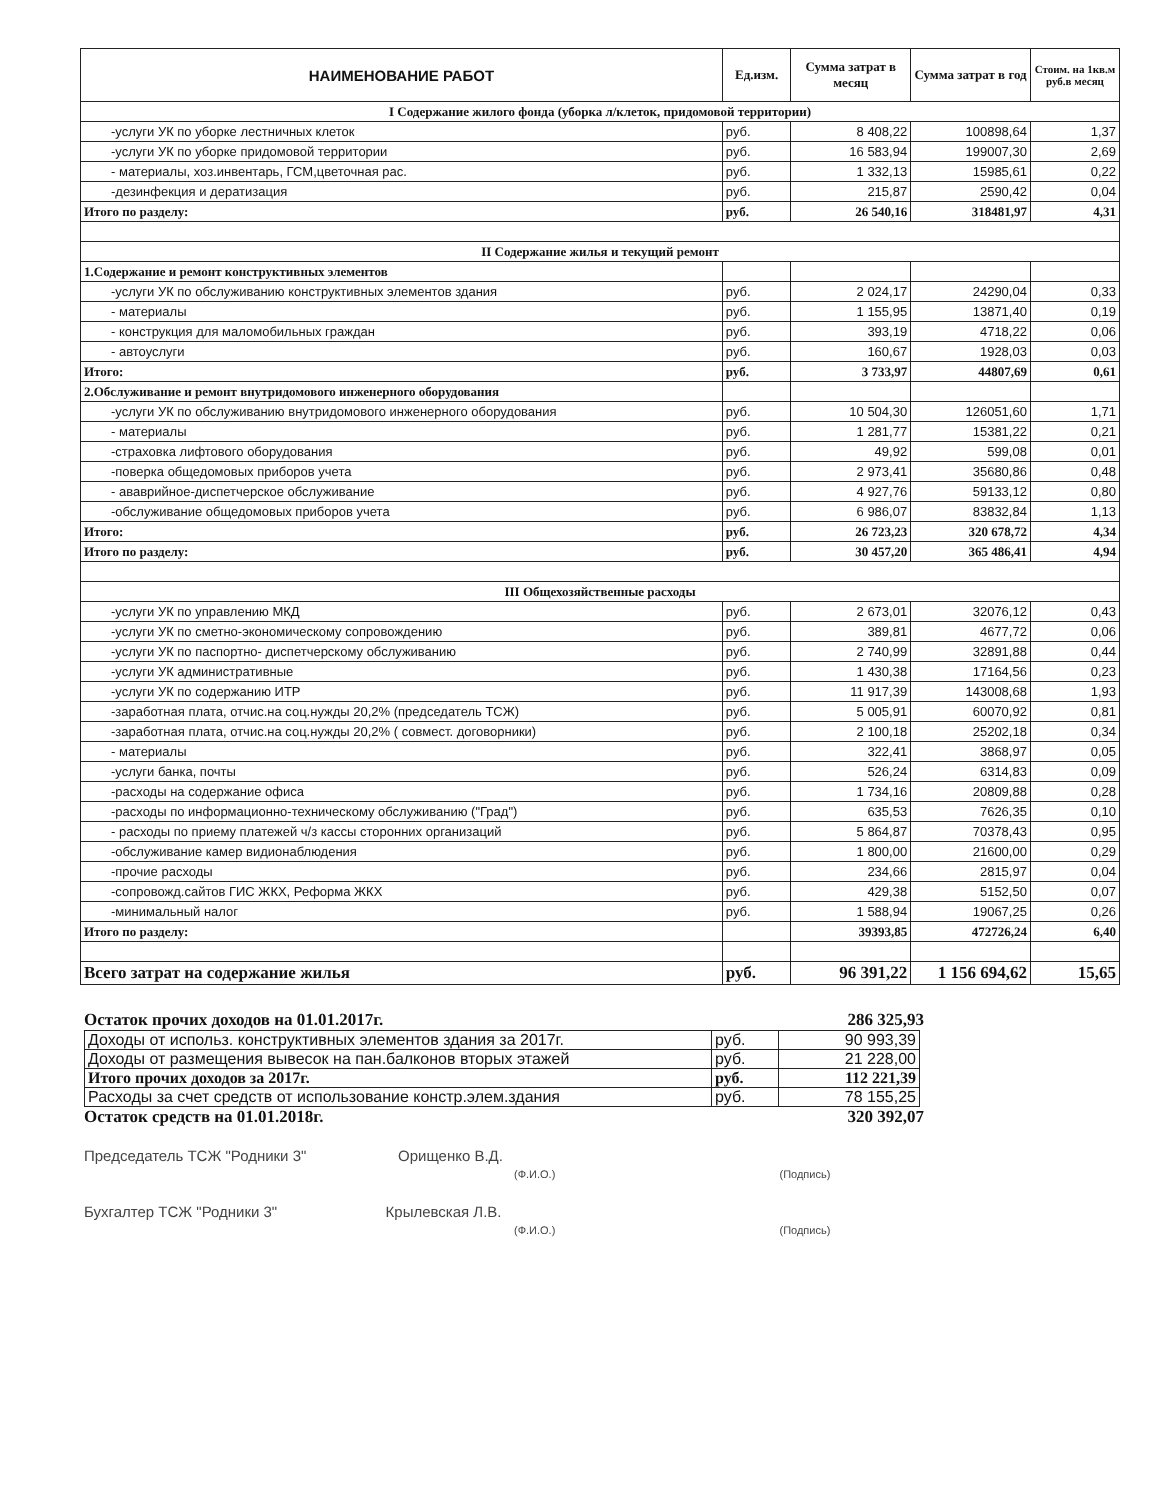| НАИМЕНОВАНИЕ РАБОТ | Ед.изм. | Сумма затрат в месяц | Сумма затрат в год | Стоим. на 1кв.м руб.в месяц |
| --- | --- | --- | --- | --- |
| I Содержание жилого фонда (уборка л/клеток, придомовой территории) | | | | |
| -услуги УК по уборке лестничных клеток | руб. | 8 408,22 | 100898,64 | 1,37 |
| -услуги УК по уборке придомовой территории | руб. | 16 583,94 | 199007,30 | 2,69 |
| - материалы, хоз.инвентарь, ГСМ,цветочная рас. | руб. | 1 332,13 | 15985,61 | 0,22 |
| -дезинфекция и дератизация | руб. | 215,87 | 2590,42 | 0,04 |
| Итого по разделу: | руб. | 26 540,16 | 318481,97 | 4,31 |
| II Содержание жилья и текущий ремонт | | | | |
| 1.Содержание и ремонт конструктивных элементов | | | | |
| -услуги УК по обслуживанию конструктивных элементов здания | руб. | 2 024,17 | 24290,04 | 0,33 |
| - материалы | руб. | 1 155,95 | 13871,40 | 0,19 |
| - конструкция для маломобильных граждан | руб. | 393,19 | 4718,22 | 0,06 |
| - автоуслуги | руб. | 160,67 | 1928,03 | 0,03 |
| Итого: | руб. | 3 733,97 | 44807,69 | 0,61 |
| 2.Обслуживание и ремонт внутридомового инженерного оборудования | | | | |
| -услуги УК по обслуживанию внутридомового инженерного оборудования | руб. | 10 504,30 | 126051,60 | 1,71 |
| - материалы | руб. | 1 281,77 | 15381,22 | 0,21 |
| -страховка лифтового оборудования | руб. | 49,92 | 599,08 | 0,01 |
| -поверка общедомовых приборов учета | руб. | 2 973,41 | 35680,86 | 0,48 |
| - ававрийное-диспетчерское обслуживание | руб. | 4 927,76 | 59133,12 | 0,80 |
| -обслуживание общедомовых приборов учета | руб. | 6 986,07 | 83832,84 | 1,13 |
| Итого: | руб. | 26 723,23 | 320 678,72 | 4,34 |
| Итого по разделу: | руб. | 30 457,20 | 365 486,41 | 4,94 |
| III Общехозяйственные расходы | | | | |
| -услуги УК по управлению МКД | руб. | 2 673,01 | 32076,12 | 0,43 |
| -услуги УК по сметно-экономическому сопровождению | руб. | 389,81 | 4677,72 | 0,06 |
| -услуги УК по паспортно- диспетчерскому обслуживанию | руб. | 2 740,99 | 32891,88 | 0,44 |
| -услуги УК административные | руб. | 1 430,38 | 17164,56 | 0,23 |
| -услуги УК по содержанию ИТР | руб. | 11 917,39 | 143008,68 | 1,93 |
| -заработная плата, отчис.на соц.нужды 20,2% (председатель ТСЖ) | руб. | 5 005,91 | 60070,92 | 0,81 |
| -заработная плата, отчис.на соц.нужды 20,2% ( совмест. договорники) | руб. | 2 100,18 | 25202,18 | 0,34 |
| - материалы | руб. | 322,41 | 3868,97 | 0,05 |
| -услуги банка, почты | руб. | 526,24 | 6314,83 | 0,09 |
| -расходы на содержание офиса | руб. | 1 734,16 | 20809,88 | 0,28 |
| -расходы по информационно-техническому обслуживанию ("Град") | руб. | 635,53 | 7626,35 | 0,10 |
| - расходы по приему платежей ч/з кассы сторонних организаций | руб. | 5 864,87 | 70378,43 | 0,95 |
| -обслуживание камер видионаблюдения | руб. | 1 800,00 | 21600,00 | 0,29 |
| -прочие расходы | руб. | 234,66 | 2815,97 | 0,04 |
| -сопровожд.сайтов ГИС ЖКХ, Реформа ЖКХ | руб. | 429,38 | 5152,50 | 0,07 |
| -минимальный налог | руб. | 1 588,94 | 19067,25 | 0,26 |
| Итого по разделу: | | 39393,85 | 472726,24 | 6,40 |
| Всего затрат на содержание жилья | руб. | 96 391,22 | 1 156 694,62 | 15,65 |
Остаток прочих доходов на 01.01.2017г. 286 325,93
| Доходы от использ. конструктивных элементов здания за 2017г. | руб. | 90 993,39 |
| Доходы от размещения вывесок на пан.балконов вторых этажей | руб. | 21 228,00 |
| Итого прочих доходов за 2017г. | руб. | 112 221,39 |
| Расходы за счет средств от использование констр.элем.здания | руб. | 78 155,25 |
Остаток средств на 01.01.2018г. 320 392,07
Председатель ТСЖ "Родники 3" Орищенко В.Д.
(Ф.И.О.) (Подпись)
Бухгалтер ТСЖ "Родники 3" Крылевская Л.В.
(Ф.И.О.) (Подпись)